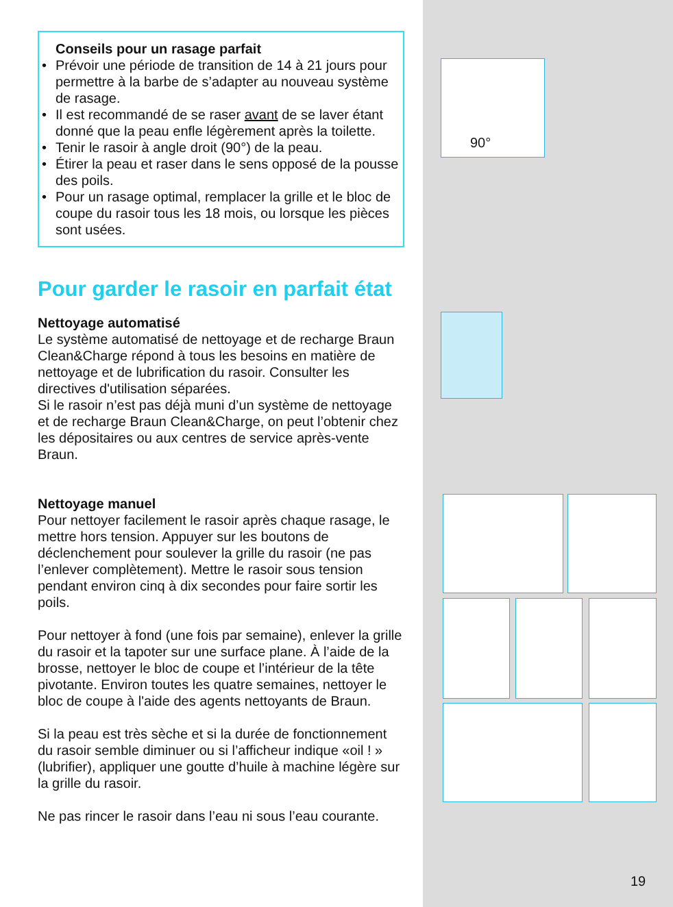90°
Conseils pour un rasage parfait
• Prévoir une période de transition de 14 à 21 jours pour permettre à la barbe de s’adapter au nouveau système de rasage.
• Il est recommandé de se raser avant de se laver étant donné que la peau enfle légèrement après la toilette.
• Tenir le rasoir à angle droit (90°) de la peau.
• Étirer la peau et raser dans le sens opposé de la pousse des poils.
• Pour un rasage optimal, remplacer la grille et le bloc de coupe du rasoir tous les 18 mois, ou lorsque les pièces sont usées.
Pour garder le rasoir en parfait état
Nettoyage automatisé
Le système automatisé de nettoyage et de recharge Braun Clean&Charge répond à tous les besoins en matière de nettoyage et de lubrification du rasoir. Consulter les directives d'utilisation séparées.
Si le rasoir n’est pas déjà muni d’un système de nettoyage et de recharge Braun Clean&Charge, on peut l’obtenir chez les dépositaires ou aux centres de service après-vente Braun.
Nettoyage manuel
Pour nettoyer facilement le rasoir après chaque rasage, le mettre hors tension. Appuyer sur les boutons de déclenchement pour soulever la grille du rasoir (ne pas l’enlever complètement). Mettre le rasoir sous tension pendant environ cinq à dix secondes pour faire sortir les poils.
Pour nettoyer à fond (une fois par semaine), enlever la grille du rasoir et la tapoter sur une surface plane. À l’aide de la brosse, nettoyer le bloc de coupe et l’intérieur de la tête pivotante. Environ toutes les quatre semaines, nettoyer le bloc de coupe à l'aide des agents nettoyants de Braun.
Si la peau est très sèche et si la durée de fonctionnement du rasoir semble diminuer ou si l’afficheur indique «oil ! » (lubrifier), appliquer une goutte d’huile à machine légère sur la grille du rasoir.
Ne pas rincer le rasoir dans l’eau ni sous l’eau courante.
19